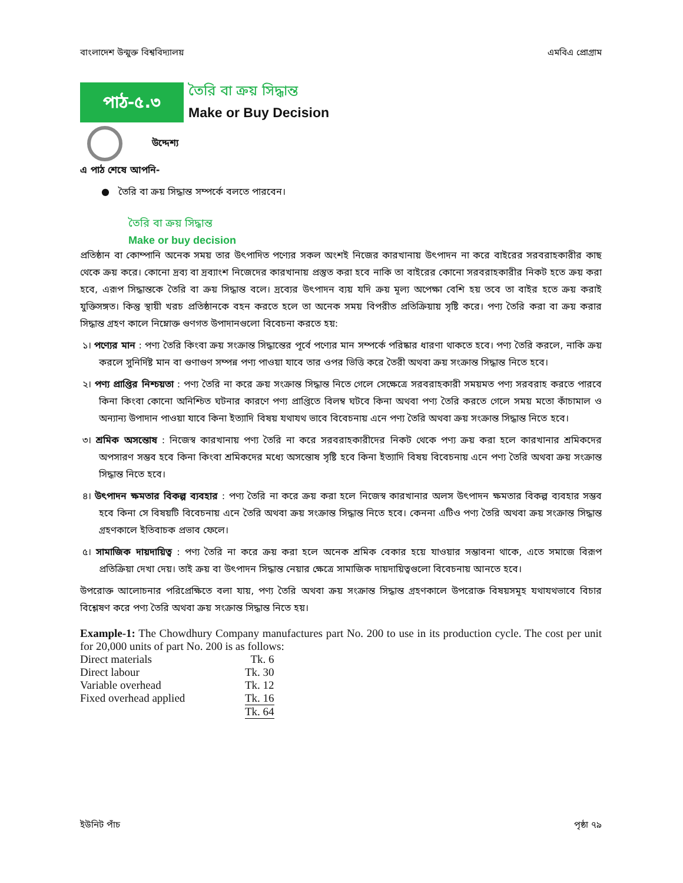বাংলাদেশ উন্মুক্ত বিশ্ববিদ্যালয় এমবিএ প্রোগ্রাম
পাঠ-৫.৩
তৈরি বা ক্রয় সিদ্ধান্ত
Make or Buy Decision
উদ্দেশ্য
এ পাঠ শেষে আপনি-
● তৈরি বা ক্রয় সিদ্ধান্ত সম্পর্কে বলতে পারবেন।
তৈরি বা ক্রয় সিদ্ধান্ত
Make or buy decision
প্রতিষ্ঠান বা কোম্পানি অনেক সময় তার উৎপাদিত পণ্যের সকল অংশই নিজের কারখানায় উৎপাদন না করে বাইরের সরবরাহকারীর কাছ থেকে ক্রয় করে। কোনো দ্রব্য বা দ্রব্যাংশ নিজেদের কারখানায় প্রস্তুত করা হবে নাকি তা বাইরের কোনো সরবরাহকারীর নিকট হতে ক্রয় করা হবে, এরূপ সিদ্ধান্তকে তৈরি বা ক্রয় সিদ্ধান্ত বলে। দ্রব্যের উৎপাদন ব্যয় যদি ক্রয় মূল্য অপেক্ষা বেশি হয় তবে তা বাইর হতে ক্রয় করাই যুক্তিসঙ্গত। কিন্তু স্থায়ী খরচ প্রতিষ্ঠানকে বহন করতে হলে তা অনেক সময় বিপরীত প্রতিক্রিয়ায় সৃষ্টি করে। পণ্য তৈরি করা বা ক্রয় করার সিদ্ধান্ত গ্রহণ কালে নিম্নোক্ত গুণগত উপাদানগুলো বিবেচনা করতে হয়:
১। পণ্যের মান : পণ্য তৈরি কিংবা ক্রয় সংক্রান্ত সিদ্ধান্তের পূর্বে পণ্যের মান সম্পর্কে পরিষ্কার ধারণা থাকতে হবে। পণ্য তৈরি করলে, নাকি ক্রয় করলে সুনির্দিষ্ট মান বা গুণাগুণ সম্পন্ন পণ্য পাওয়া যাবে তার ওপর ভিত্তি করে তৈরী অথবা ক্রয় সংক্রান্ত সিদ্ধান্ত নিতে হবে।
২। পণ্য প্রাপ্তির নিশ্চয়তা : পণ্য তৈরি না করে ক্রয় সংক্রান্ত সিদ্ধান্ত নিতে গেলে সেক্ষেত্রে সরবরাহকারী সময়মত পণ্য সরবরাহ করতে পারবে কিনা কিংবা কোনো অনিশ্চিত ঘটনার কারণে পণ্য প্রাপ্তিতে বিলম্ব ঘটবে কিনা অথবা পণ্য তৈরি করতে গেলে সময় মতো কাঁচামাল ও অন্যান্য উপাদান পাওয়া যাবে কিনা ইত্যাদি বিষয় যথাযথ ভাবে বিবেচনায় এনে পণ্য তৈরি অথবা ক্রয় সংক্রান্ত সিদ্ধান্ত নিতে হবে।
৩। শ্রমিক অসন্তোষ : নিজেস্ব কারখানায় পণ্য তৈরি না করে সরবরাহকারীদের নিকট থেকে পণ্য ক্রয় করা হলে কারখানার শ্রমিকদের অপসারণ সম্ভব হবে কিনা কিংবা শ্রমিকদের মধ্যে অসন্তোষ সৃষ্টি হবে কিনা ইত্যাদি বিষয় বিবেচনায় এনে পণ্য তৈরি অথবা ক্রয় সংক্রান্ত সিদ্ধান্ত নিতে হবে।
৪। উৎপাদন ক্ষমতার বিকল্প ব্যবহার : পণ্য তৈরি না করে ক্রয় করা হলে নিজেস্ব কারখানার অলস উৎপাদন ক্ষমতার বিকল্প ব্যবহার সম্ভব হবে কিনা সে বিষয়টি বিবেচনায় এনে তৈরি অথবা ক্রয় সংক্রান্ত সিদ্ধান্ত নিতে হবে। কেননা এটিও পণ্য তৈরি অথবা ক্রয় সংক্রান্ত সিদ্ধান্ত গ্রহণকালে ইতিবাচক প্রভাব ফেলে।
৫। সামাজিক দায়দায়িত্ব : পণ্য তৈরি না করে ক্রয় করা হলে অনেক শ্রমিক বেকার হয়ে যাওয়ার সম্ভাবনা থাকে, এতে সমাজে বিরূপ প্রতিক্রিয়া দেখা দেয়। তাই ক্রয় বা উৎপাদন সিদ্ধান্ত নেয়ার ক্ষেত্রে সামাজিক দায়দায়িত্বগুলো বিবেচনায় আনতে হবে।
উপরোক্ত আলোচনার পরিপ্রেক্ষিতে বলা যায়, পণ্য তৈরি অথবা ক্রয় সংক্রান্ত সিদ্ধান্ত গ্রহণকালে উপরোক্ত বিষয়সমূহ যথাযথভাবে বিচার বিশ্লেষণ করে পণ্য তৈরি অথবা ক্রয় সংক্রান্ত সিদ্ধান্ত নিতে হয়।
Example-1: The Chowdhury Company manufactures part No. 200 to use in its production cycle. The cost per unit for 20,000 units of part No. 200 is as follows:
| Direct materials | Tk. 6 |
| Direct labour | Tk. 30 |
| Variable overhead | Tk. 12 |
| Fixed overhead applied | Tk. 16 |
| | Tk. 64 |
ইউনিট পাঁচ পৃষ্ঠা ৭৯